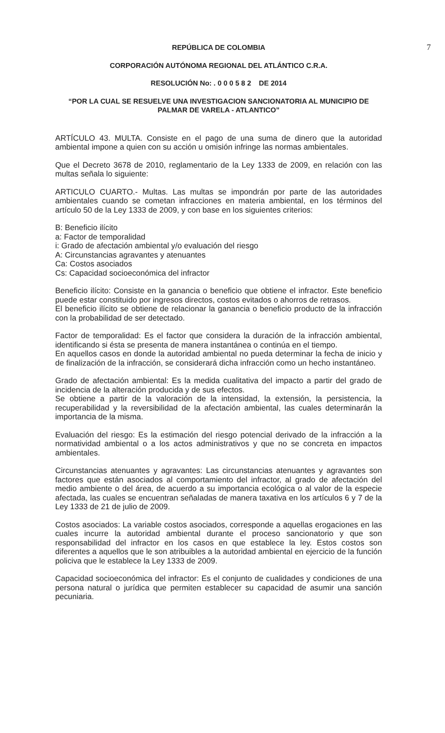REPÚBLICA DE COLOMBIA 7
CORPORACIÓN AUTÓNOMA REGIONAL DEL ATLÁNTICO C.R.A.
RESOLUCIÓN No: . 0 0 0 5 8 2 DE 2014
“POR LA CUAL SE RESUELVE UNA INVESTIGACION SANCIONATORIA AL MUNICIPIO DE PALMAR DE VARELA - ATLANTICO”
ARTÍCULO 43. MULTA. Consiste en el pago de una suma de dinero que la autoridad ambiental impone a quien con su acción u omisión infringe las normas ambientales.
Que el Decreto 3678 de 2010, reglamentario de la Ley 1333 de 2009, en relación con las multas señala lo siguiente:
ARTICULO CUARTO.- Multas. Las multas se impondrán por parte de las autoridades ambientales cuando se cometan infracciones en materia ambiental, en los términos del artículo 50 de la Ley 1333 de 2009, y con base en los siguientes criterios:
B: Beneficio ilícito
a: Factor de temporalidad
i: Grado de afectación ambiental y/o evaluación del riesgo
A: Circunstancias agravantes y atenuantes
Ca: Costos asociados
Cs: Capacidad socioeconómica del infractor
Beneficio ilícito: Consiste en la ganancia o beneficio que obtiene el infractor. Este beneficio puede estar constituido por ingresos directos, costos evitados o ahorros de retrasos.
El beneficio ilícito se obtiene de relacionar la ganancia o beneficio producto de la infracción con la probabilidad de ser detectado.
Factor de temporalidad: Es el factor que considera la duración de la infracción ambiental, identificando si ésta se presenta de manera instantánea o continúa en el tiempo.
En aquellos casos en donde la autoridad ambiental no pueda determinar la fecha de inicio y de finalización de la infracción, se considerará dicha infracción como un hecho instantáneo.
Grado de afectación ambiental: Es la medida cualitativa del impacto a partir del grado de incidencia de la alteración producida y de sus efectos.
Se obtiene a partir de la valoración de la intensidad, la extensión, la persistencia, la recuperabilidad y la reversibilidad de la afectación ambiental, las cuales determinarán la importancia de la misma.
Evaluación del riesgo: Es la estimación del riesgo potencial derivado de la infracción a la normatividad ambiental o a los actos administrativos y que no se concreta en impactos ambientales.
Circunstancias atenuantes y agravantes: Las circunstancias atenuantes y agravantes son factores que están asociados al comportamiento del infractor, al grado de afectación del medio ambiente o del área, de acuerdo a su importancia ecológica o al valor de la especie afectada, las cuales se encuentran señaladas de manera taxativa en los artículos 6 y 7 de la Ley 1333 de 21 de julio de 2009.
Costos asociados: La variable costos asociados, corresponde a aquellas erogaciones en las cuales incurre la autoridad ambiental durante el proceso sancionatorio y que son responsabilidad del infractor en los casos en que establece la ley. Estos costos son diferentes a aquellos que le son atribuibles a la autoridad ambiental en ejercicio de la función policiva que le establece la Ley 1333 de 2009.
Capacidad socioeconómica del infractor: Es el conjunto de cualidades y condiciones de una persona natural o jurídica que permiten establecer su capacidad de asumir una sanción pecuniaria.